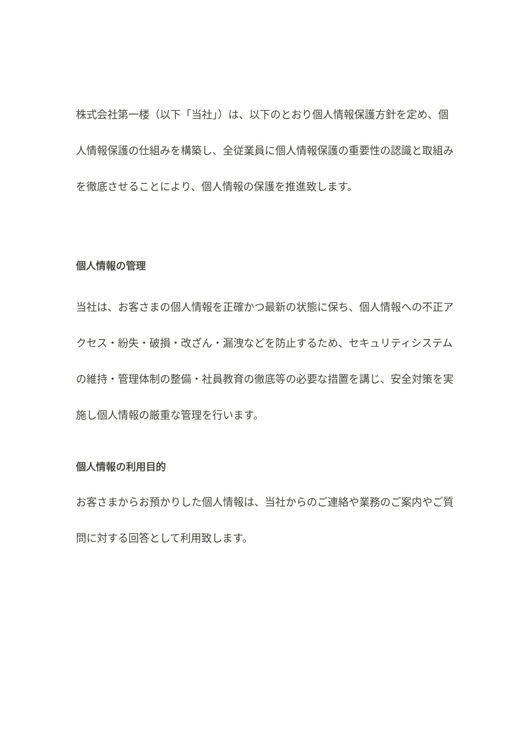株式会社第一楼（以下「当社」）は、以下のとおり個人情報保護方針を定め、個人情報保護の仕組みを構築し、全従業員に個人情報保護の重要性の認識と取組みを徹底させることにより、個人情報の保護を推進致します。
個人情報の管理
当社は、お客さまの個人情報を正確かつ最新の状態に保ち、個人情報への不正アクセス・紛失・破損・改ざん・漏洩などを防止するため、セキュリティシステムの維持・管理体制の整備・社員教育の徹底等の必要な措置を講じ、安全対策を実施し個人情報の厳重な管理を行います。
個人情報の利用目的
お客さまからお預かりした個人情報は、当社からのご連絡や業務のご案内やご質問に対する回答として利用致します。